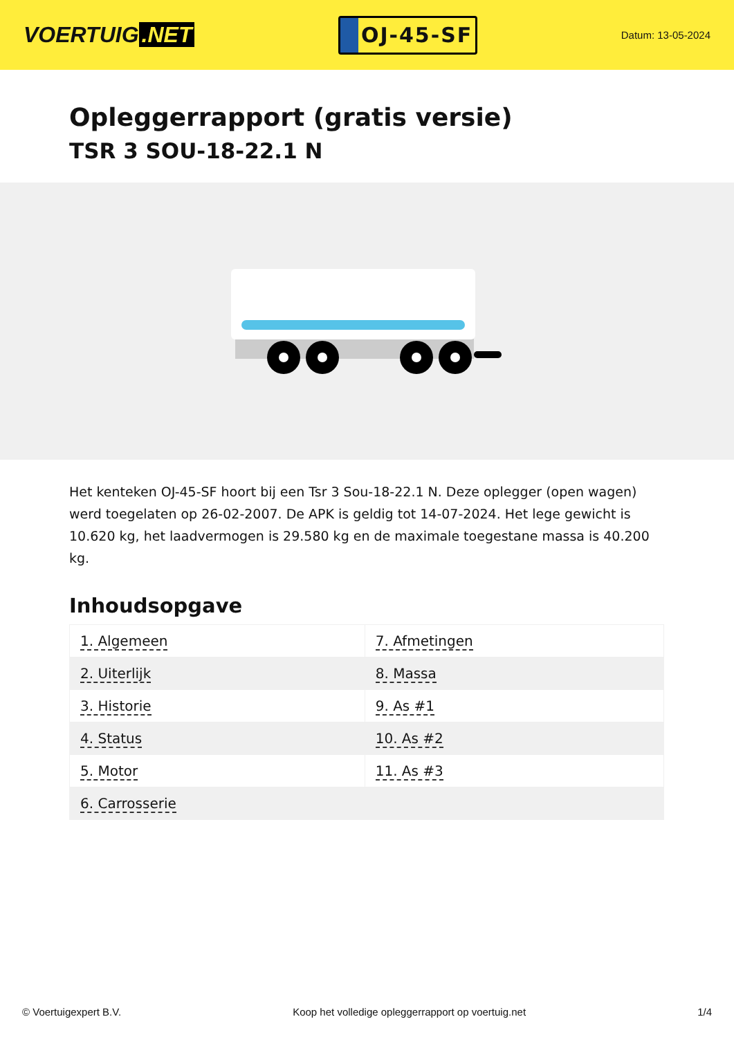VOERTUIG.NET
OJ-45-SF
Datum: 13-05-2024
Opleggerrapport (gratis versie)
TSR 3 SOU-18-22.1 N
Het kenteken OJ-45-SF hoort bij een Tsr 3 Sou-18-22.1 N. Deze oplegger (open wagen) werd toegelaten op 26-02-2007. De APK is geldig tot 14-07-2024. Het lege gewicht is 10.620 kg, het laadvermogen is 29.580 kg en de maximale toegestane massa is 40.200 kg.
Inhoudsopgave
| 1. Algemeen | 7. Afmetingen |
| 2. Uiterlijk | 8. Massa |
| 3. Historie | 9. As #1 |
| 4. Status | 10. As #2 |
| 5. Motor | 11. As #3 |
| 6. Carrosserie | |
© Voertuigexpert B.V. Koop het volledige opleggerrapport op voertuig.net 1/4